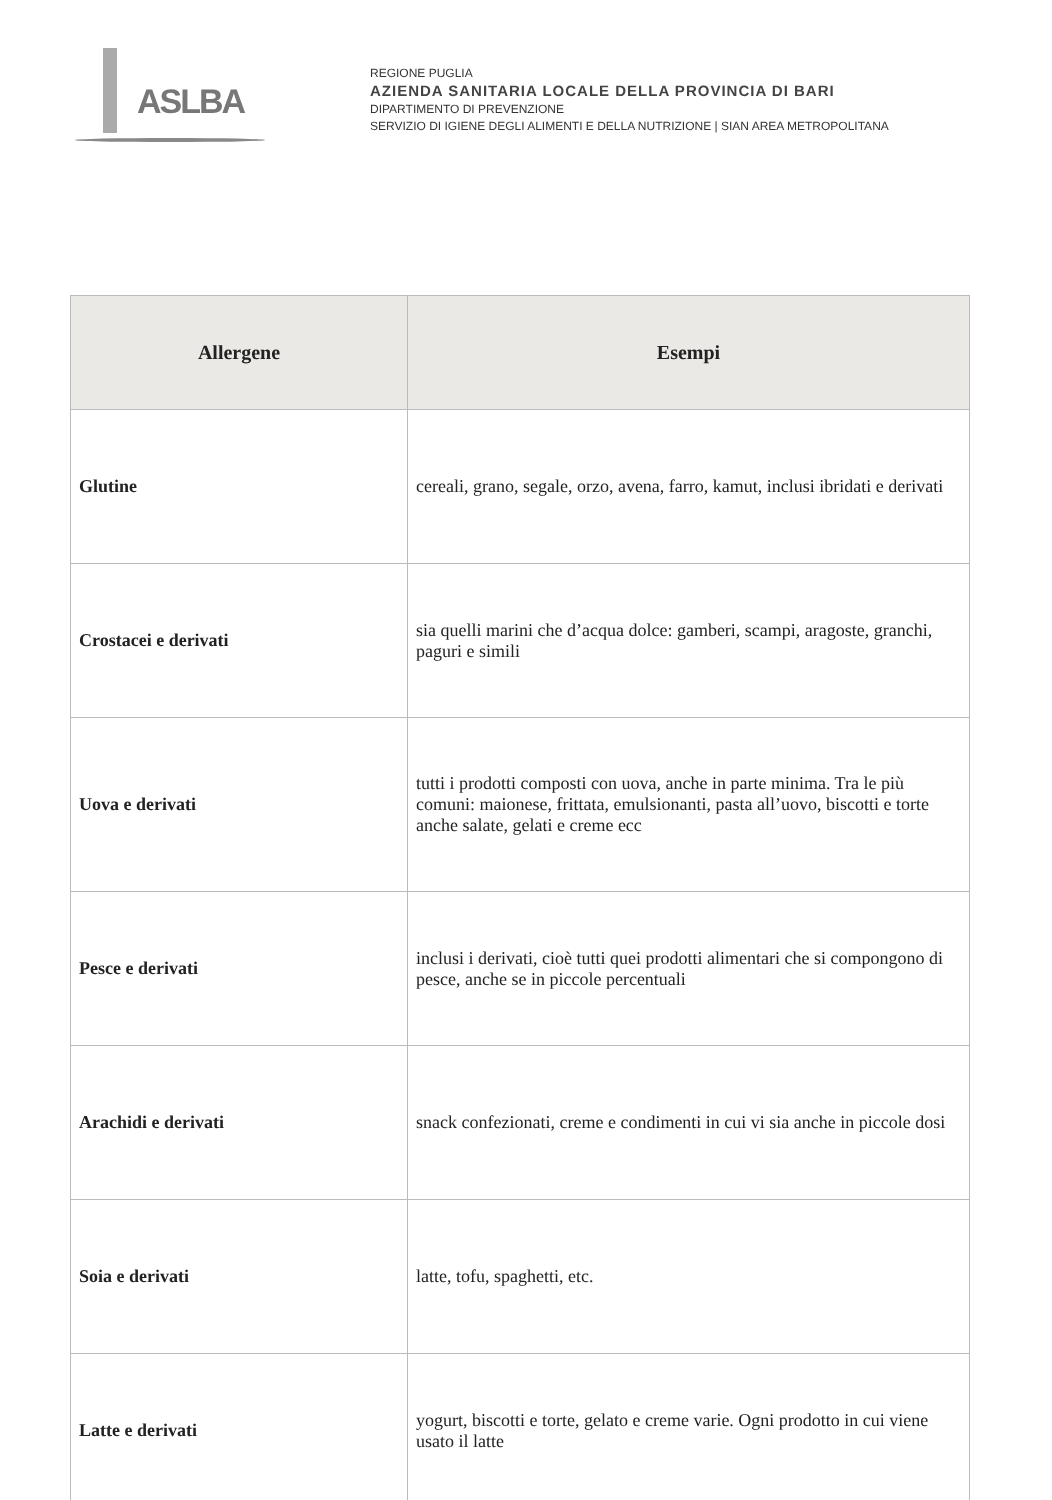ASLBA
REGIONE PUGLIA
AZIENDA SANITARIA LOCALE DELLA PROVINCIA DI BARI
DIPARTIMENTO DI PREVENZIONE
SERVIZIO DI IGIENE DEGLI ALIMENTI E DELLA NUTRIZIONE | SIAN AREA METROPOLITANA
| Allergene | Esempi |
| --- | --- |
| Glutine | cereali, grano, segale, orzo, avena, farro, kamut, inclusi ibridati e derivati |
| Crostacei e derivati | sia quelli marini che d’acqua dolce: gamberi, scampi, aragoste, granchi, paguri e simili |
| Uova e derivati | tutti i prodotti composti con uova, anche in parte minima. Tra le più comuni: maionese, frittata, emulsionanti, pasta all’uovo, biscotti e torte anche salate, gelati e creme ecc |
| Pesce e derivati | inclusi i derivati, cioè tutti quei prodotti alimentari che si compongono di pesce, anche se in piccole percentuali |
| Arachidi e derivati | snack confezionati, creme e condimenti in cui vi sia anche in piccole dosi |
| Soia e derivati | latte, tofu, spaghetti, etc. |
| Latte e derivati | yogurt, biscotti e torte, gelato e creme varie. Ogni prodotto in cui viene usato il latte |